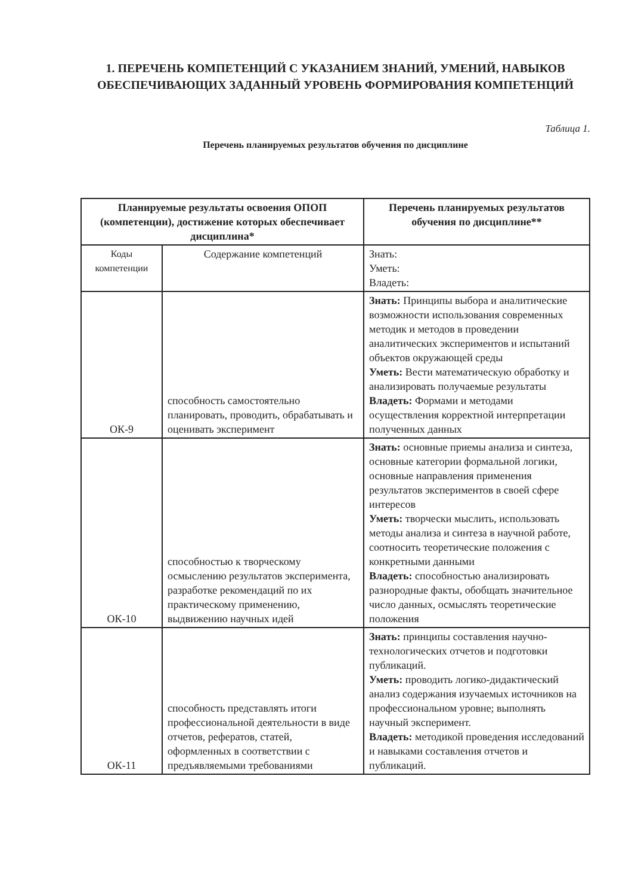1. ПЕРЕЧЕНЬ КОМПЕТЕНЦИЙ С УКАЗАНИЕМ ЗНАНИЙ, УМЕНИЙ, НАВЫКОВ ОБЕСПЕЧИВАЮЩИХ ЗАДАННЫЙ УРОВЕНЬ ФОРМИРОВАНИЯ КОМПЕТЕНЦИЙ
Таблица 1.
Перечень планируемых результатов обучения по дисциплине
| Планируемые результаты освоения ОПОП (компетенции), достижение которых обеспечивает дисциплина* | | Перечень планируемых результатов обучения по дисциплине** |
| --- | --- | --- |
| Коды компетенции | Содержание компетенций | Знать: Уметь: Владеть: |
| ОК-9 | способность самостоятельно планировать, проводить, обрабатывать и оценивать эксперимент | Знать: Принципы выбора и аналитические возможности использования современных методик и методов в проведении аналитических экспериментов и испытаний объектов окружающей среды Уметь: Вести математическую обработку и анализировать получаемые результаты Владеть: Формами и методами осуществления корректной интерпретации полученных данных |
| ОК-10 | способностью к творческому осмыслению результатов эксперимента, разработке рекомендаций по их практическому применению, выдвижению научных идей | Знать: основные приемы анализа и синтеза, основные категории формальной логики, основные направления применения результатов экспериментов в своей сфере интересов Уметь: творчески мыслить, использовать методы анализа и синтеза в научной работе, соотносить теоретические положения с конкретными данными Владеть: способностью анализировать разнородные факты, обобщать значительное число данных, осмыслять теоретические положения |
| ОК-11 | способность представлять итоги профессиональной деятельности в виде отчетов, рефератов, статей, оформленных в соответствии с предъявляемыми требованиями | Знать: принципы составления научно-технологических отчетов и подготовки публикаций. Уметь: проводить логико-дидактический анализ содержания изучаемых источников на профессиональном уровне; выполнять научный эксперимент. Владеть: методикой проведения исследований и навыками составления отчетов и публикаций. |